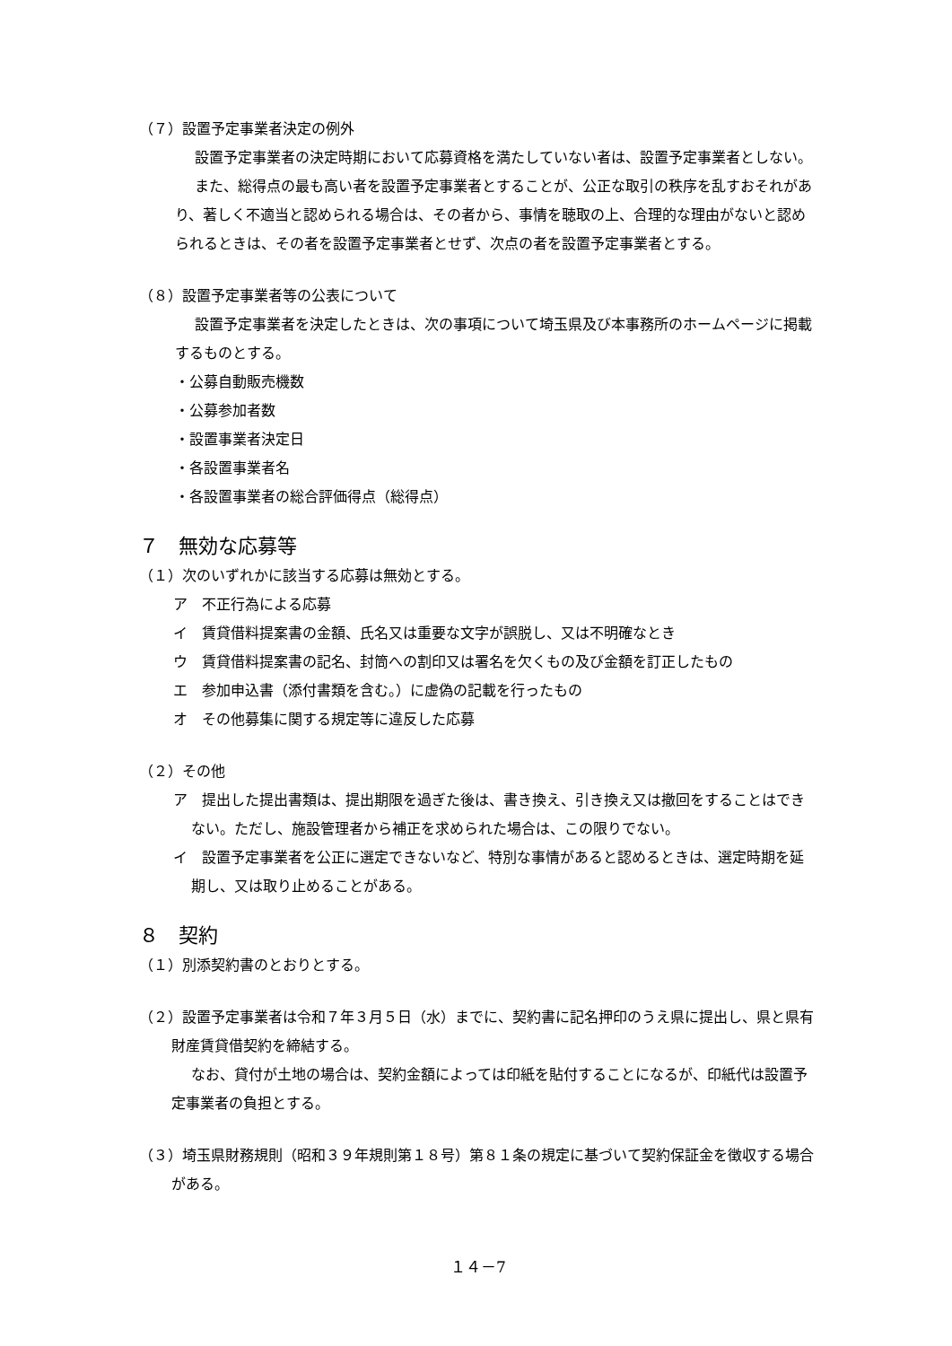（７）設置予定事業者決定の例外
設置予定事業者の決定時期において応募資格を満たしていない者は、設置予定事業者としない。
また、総得点の最も高い者を設置予定事業者とすることが、公正な取引の秩序を乱すおそれがあり、著しく不適当と認められる場合は、その者から、事情を聴取の上、合理的な理由がないと認められるときは、その者を設置予定事業者とせず、次点の者を設置予定事業者とする。
（８）設置予定事業者等の公表について
設置予定事業者を決定したときは、次の事項について埼玉県及び本事務所のホームページに掲載するものとする。
・公募自動販売機数
・公募参加者数
・設置事業者決定日
・各設置事業者名
・各設置事業者の総合評価得点（総得点）
７　無効な応募等
（１）次のいずれかに該当する応募は無効とする。
ア　不正行為による応募
イ　賃貸借料提案書の金額、氏名又は重要な文字が誤脱し、又は不明確なとき
ウ　賃貸借料提案書の記名、封筒への割印又は署名を欠くもの及び金額を訂正したもの
エ　参加申込書（添付書類を含む。）に虚偽の記載を行ったもの
オ　その他募集に関する規定等に違反した応募
（２）その他
ア　提出した提出書類は、提出期限を過ぎた後は、書き換え、引き換え又は撤回をすることはできない。ただし、施設管理者から補正を求められた場合は、この限りでない。
イ　設置予定事業者を公正に選定できないなど、特別な事情があると認めるときは、選定時期を延期し、又は取り止めることがある。
８　契約
（１）別添契約書のとおりとする。
（２）設置予定事業者は令和７年３月５日（水）までに、契約書に記名押印のうえ県に提出し、県と県有財産賃貸借契約を締結する。
なお、貸付が土地の場合は、契約金額によっては印紙を貼付することになるが、印紙代は設置予定事業者の負担とする。
（３）埼玉県財務規則（昭和３９年規則第１８号）第８１条の規定に基づいて契約保証金を徴収する場合がある。
１４－7